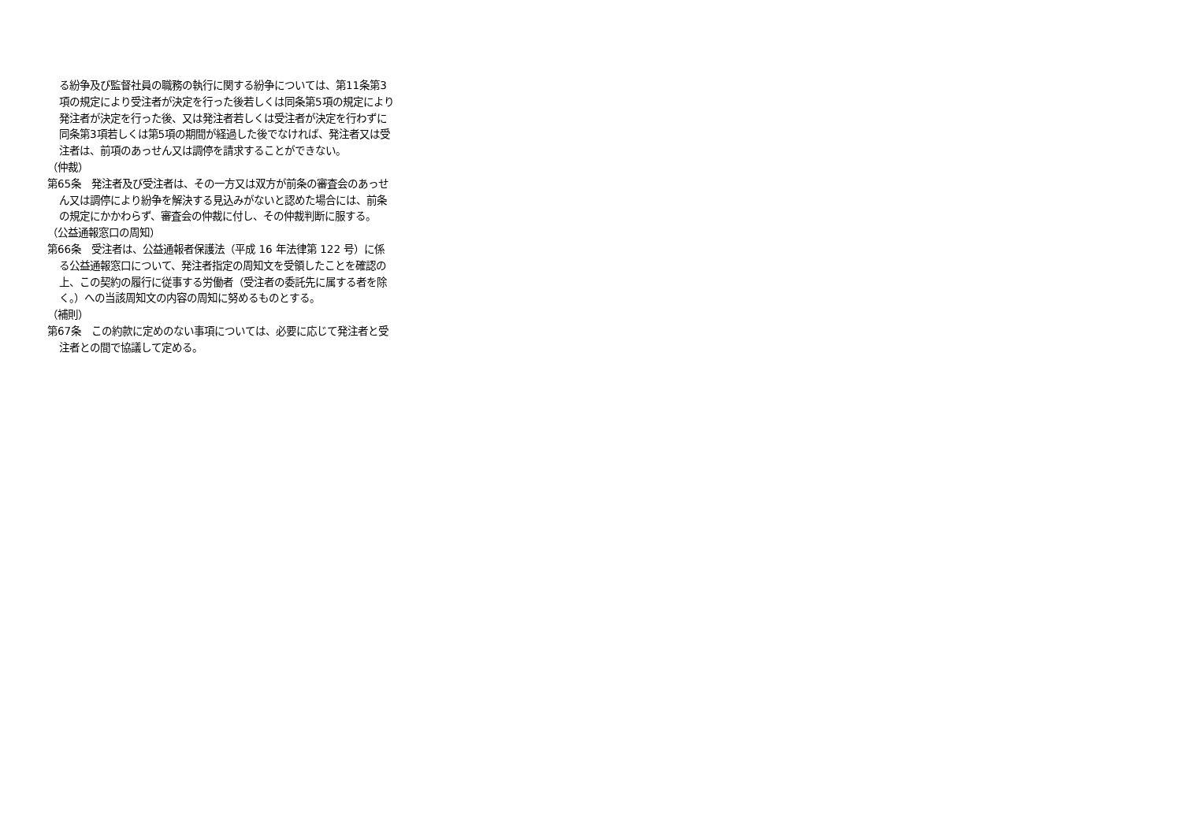る紛争及び監督社員の職務の執行に関する紛争については、第11条第3項の規定により受注者が決定を行った後若しくは同条第5項の規定により発注者が決定を行った後、又は発注者若しくは受注者が決定を行わずに同条第3項若しくは第5項の期間が経過した後でなければ、発注者又は受注者は、前項のあっせん又は調停を請求することができない。
（仲裁）
第65条　発注者及び受注者は、その一方又は双方が前条の審査会のあっせん又は調停により紛争を解決する見込みがないと認めた場合には、前条の規定にかかわらず、審査会の仲裁に付し、その仲裁判断に服する。
（公益通報窓口の周知）
第66条　受注者は、公益通報者保護法（平成 16 年法律第 122 号）に係る公益通報窓口について、発注者指定の周知文を受領したことを確認の上、この契約の履行に従事する労働者（受注者の委託先に属する者を除く。）への当該周知文の内容の周知に努めるものとする。
（補則）
第67条　この約款に定めのない事項については、必要に応じて発注者と受注者との間で協議して定める。